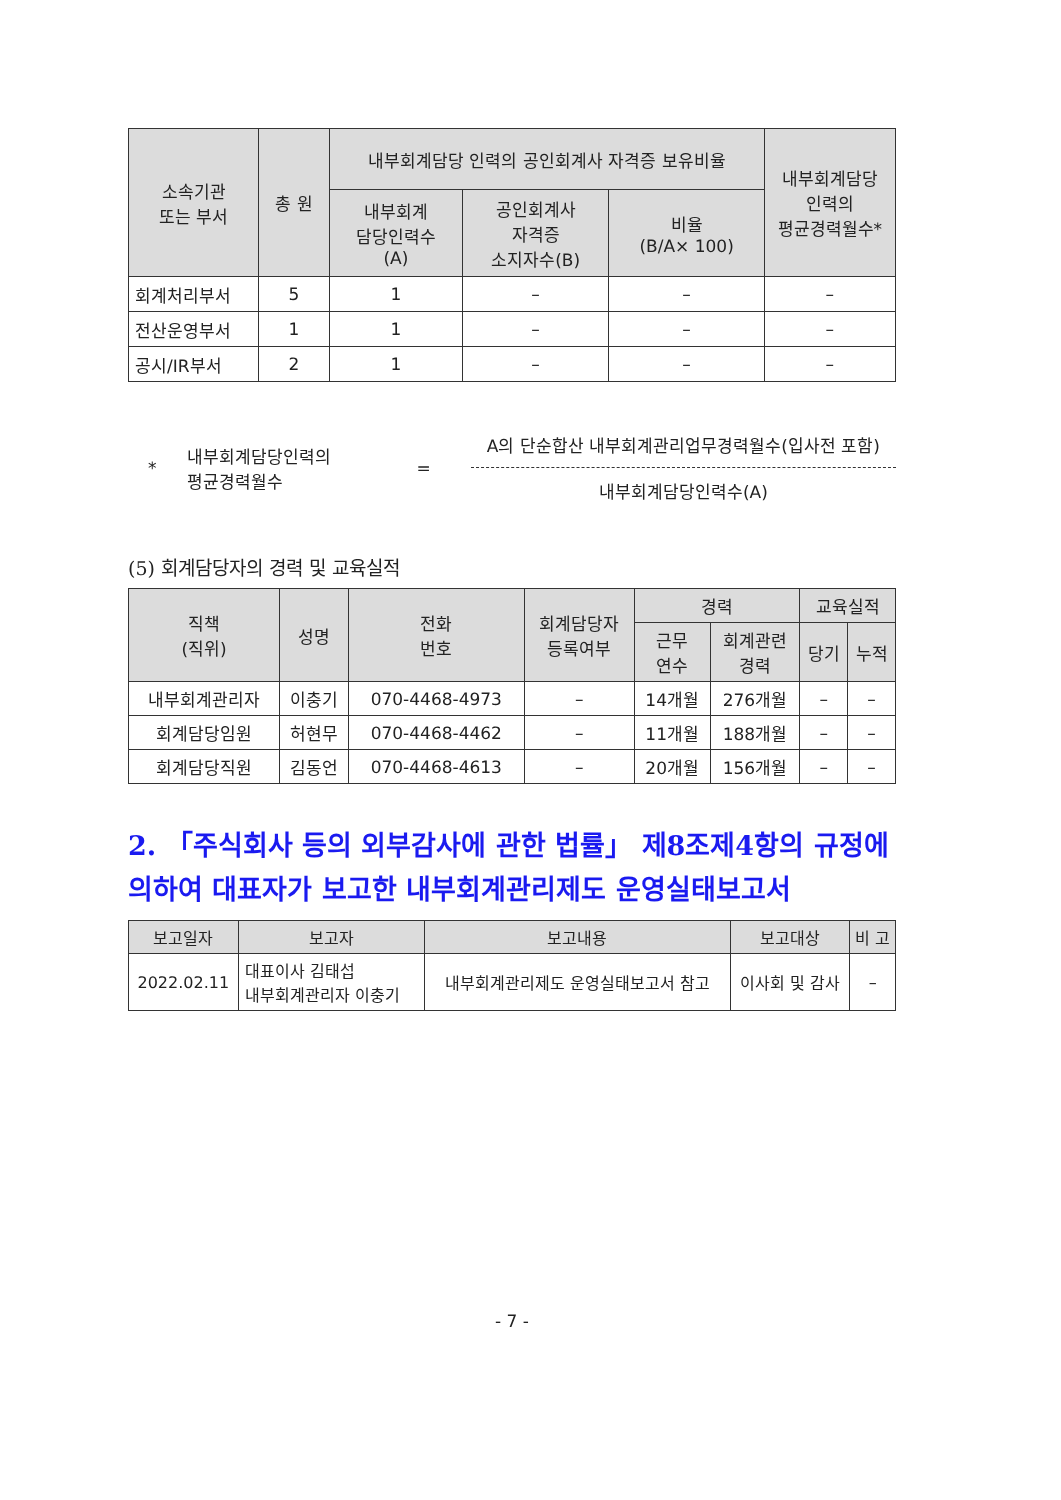| 소속기관 또는 부서 | 총 원 | 내부회계담당 인력의 공인회계사 자격증 보유비율 | | | 내부회계담당 인력의 평균경력월수* |
| --- | --- | --- | --- | --- | --- |
| | | 내부회계 담당인력수 (A) | 공인회계사 자격증 소지자수(B) | 비율 (B/A× 100) | |
| 회계처리부서 | 5 | 1 | – | – | – |
| 전산운영부서 | 1 | 1 | – | – | – |
| 공시/IR부서 | 2 | 1 | – | – | – |
* 내부회계담당인력의
평균경력월수 =
A의 단순합산 내부회계관리업무경력월수(입사전 포함)
내부회계담당인력수(A)
(5) 회계담당자의 경력 및 교육실적
| 직책 (직위) | 성명 | 전화 번호 | 회계담당자 등록여부 | 경력 | | 교육실적 | |
| --- | --- | --- | --- | --- | --- | --- | --- |
| | | | | 근무 연수 | 회계관련 경력 | 당기 | 누적 |
| 내부회계관리자 | 이충기 | 070-4468-4973 | – | 14개월 | 276개월 | – | – |
| 회계담당임원 | 허현무 | 070-4468-4462 | – | 11개월 | 188개월 | – | – |
| 회계담당직원 | 김동언 | 070-4468-4613 | – | 20개월 | 156개월 | – | – |
2. 「주식회사 등의 외부감사에 관한 법률」 제8조제4항의 규정에 의하여 대표자가 보고한 내부회계관리제도 운영실태보고서
| 보고일자 | 보고자 | 보고내용 | 보고대상 | 비 고 |
| --- | --- | --- | --- | --- |
| 2022.02.11 | 대표이사 김태섭 내부회계관리자 이충기 | 내부회계관리제도 운영실태보고서 참고 | 이사회 및 감사 | – |
- 7 -